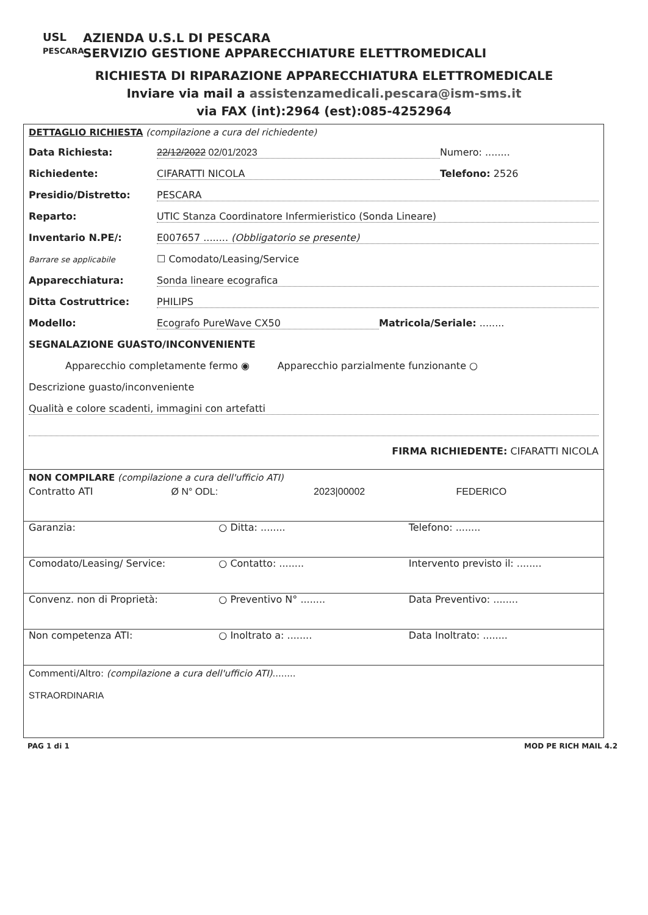USL
PESCARA
AZIENDA U.S.L DI PESCARA
SERVIZIO GESTIONE APPARECCHIATURE ELETTROMEDICALI
RICHIESTA DI RIPARAZIONE APPARECCHIATURA ELETTROMEDICALE
Inviare via mail a assistenzamedicali.pescara@ism-sms.it
via FAX (int):2964 (est):085-4252964
DETTAGLIO RICHIESTA (compilazione a cura del richiedente)
Data Richiesta: 22/12/2022 02/01/2023 Numero: ........
Richiedente: CIFARATTI NICOLA Telefono: 2526
Presidio/Distretto: PESCARA
Reparto: UTIC Stanza Coordinatore Infermieristico (Sonda Lineare)
Inventario N.PE/: E007657 ........ (Obbligatorio se presente)
Barrare se applicabile ☐ Comodato/Leasing/Service
Apparecchiatura: Sonda lineare ecografica
Ditta Costruttrice: PHILIPS
Modello: Ecografo PureWave CX50 Matricola/Seriale: ........
SEGNALAZIONE GUASTO/INCONVENIENTE
Apparecchio completamente fermo ◉ Apparecchio parzialmente funzionante ○
Descrizione guasto/inconveniente
Qualità e colore scadenti, immagini con artefatti
FIRMA RICHIEDENTE: CIFARATTI NICOLA
NON COMPILARE (compilazione a cura dell'ufficio ATI)
Contratto ATI Ø N° ODL: 2023|00002 FEDERICO
Garanzia: ○ Ditta: ........ Telefono: ........
Comodato/Leasing/ Service: ○ Contatto: ........ Intervento previsto il: ........
Convenz. non di Proprietà: ○ Preventivo N° ........ Data Preventivo: ........
Non competenza ATI: ○ Inoltrato a: ........ Data Inoltrato: ........
Commenti/Altro: (compilazione a cura dell'ufficio ATI)........
STRAORDINARIA
PAG 1 di 1 MOD PE RICH MAIL 4.2